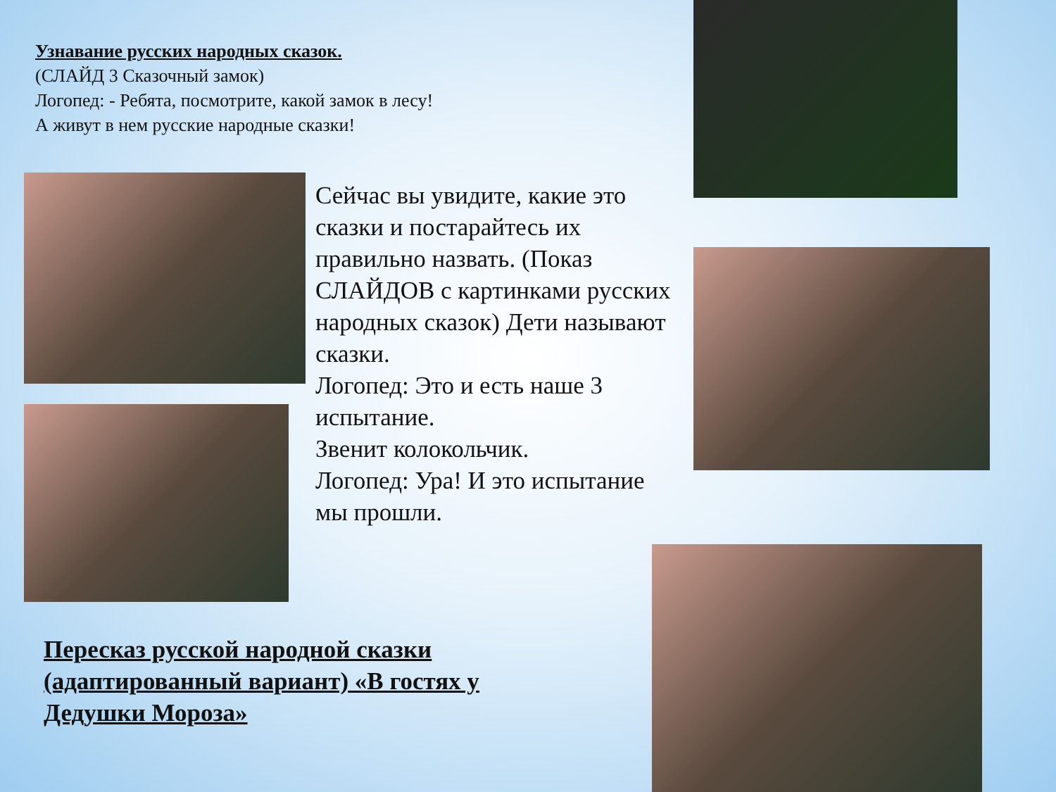Узнавание русских народных сказок.
(СЛАЙД 3 Сказочный замок)
Логопед: - Ребята, посмотрите, какой замок в лесу!
А живут в нем русские народные сказки!
Сейчас вы увидите, какие это сказки и постарайтесь их правильно назвать. (Показ СЛАЙДОВ с картинками русских народных сказок) Дети называют сказки.
Логопед: Это и есть наше 3 испытание.
Звенит колокольчик.
Логопед: Ура! И это испытание мы прошли.
Пересказ русской народной сказки (адаптированный вариант) «В гостях у Дедушки Мороза»